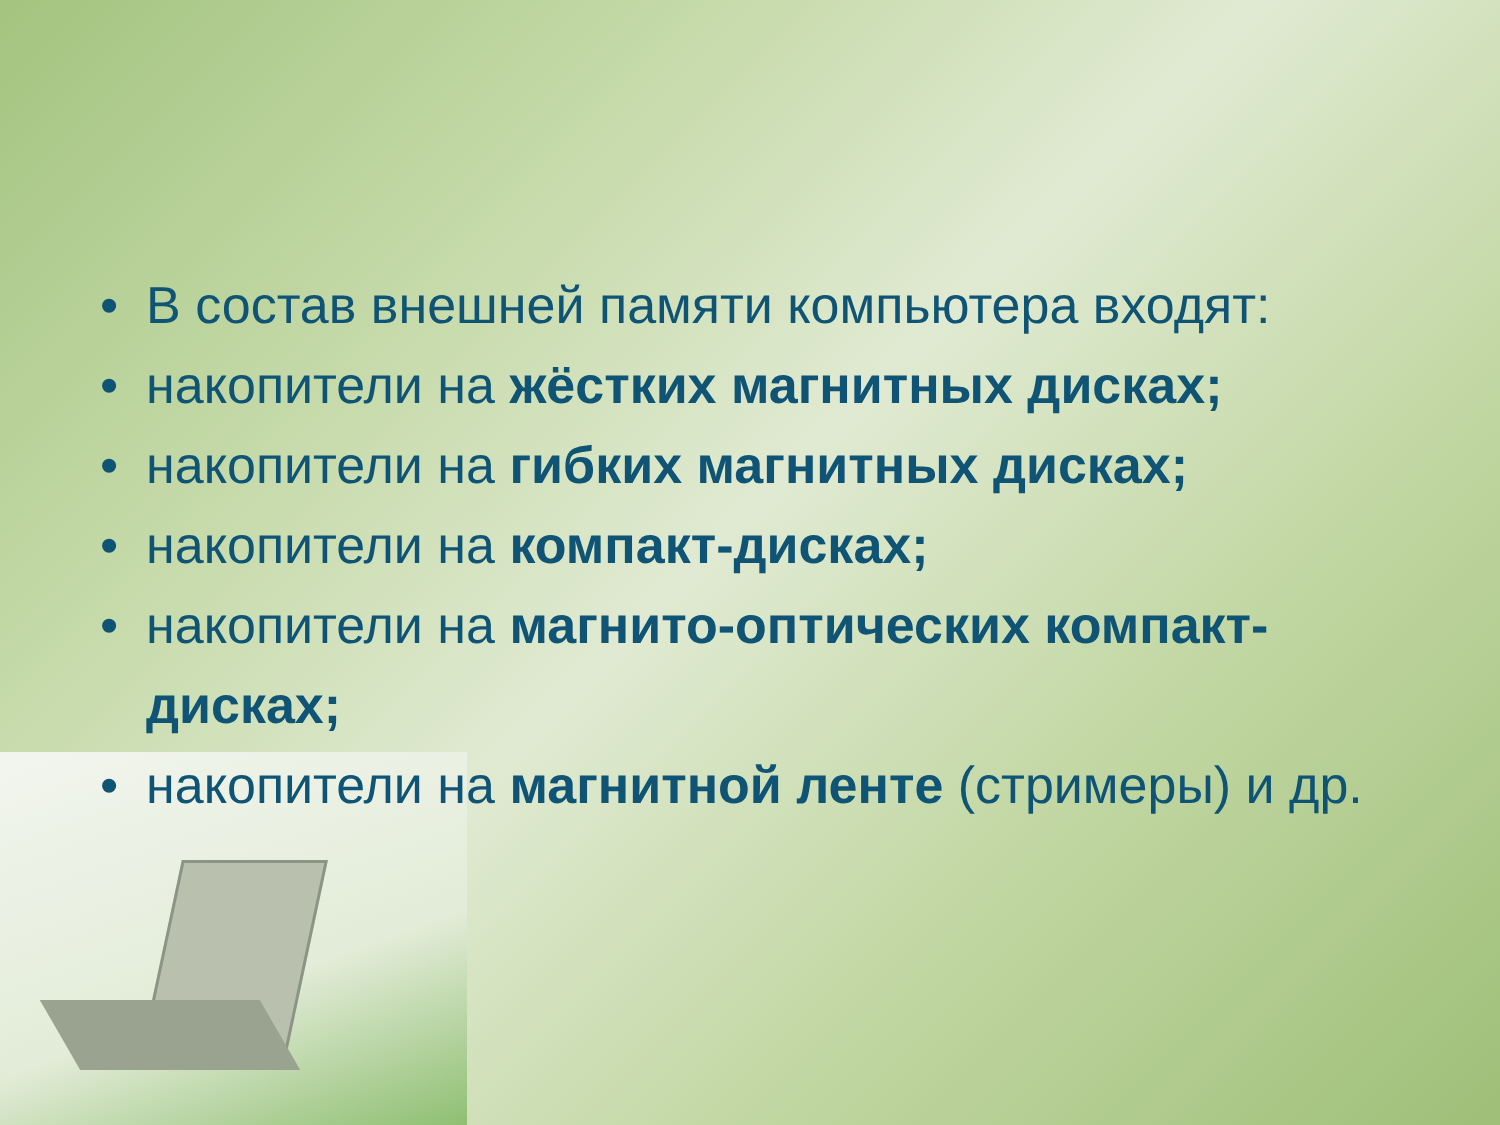• В состав внешней памяти компьютера входят:
• накопители на жёстких магнитных дисках;
• накопители на гибких магнитных дисках;
• накопители на компакт-дисках;
• накопители на магнито-оптических компакт-дисках;
• накопители на магнитной ленте (стримеры) и др.